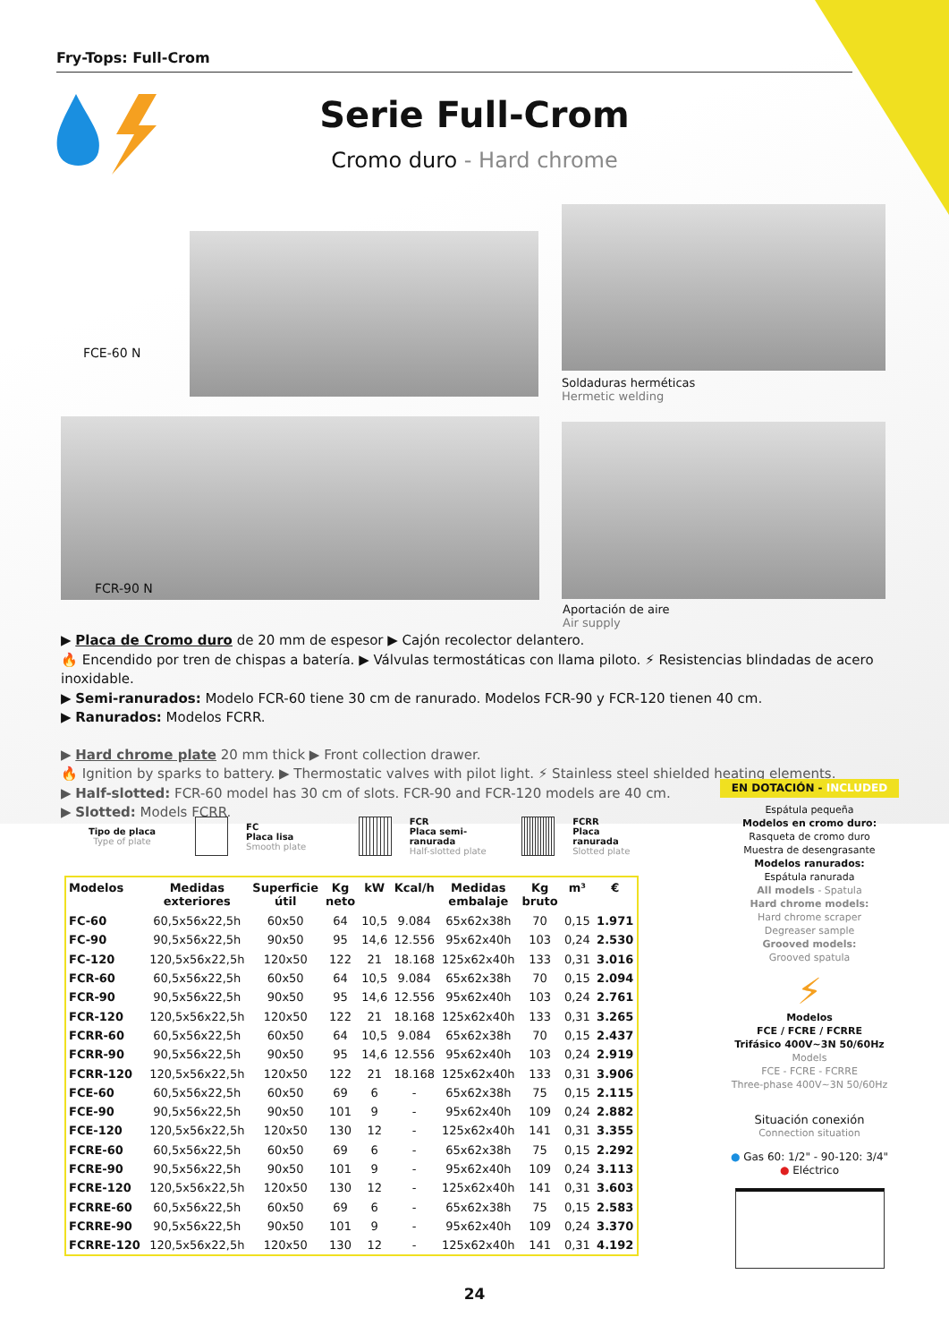Fry-Tops: Full-Crom
Serie Full-Crom
Cromo duro - Hard chrome
FCE-60 N
FCR-90 N
Soldaduras herméticas
Hermetic welding
Aportación de aire
Air supply
▶ Placa de Cromo duro de 20 mm de espesor ▶ Cajón recolector delantero.
🔥 Encendido por tren de chispas a batería. ▶ Válvulas termostáticas con llama piloto. ⚡ Resistencias blindadas de acero inoxidable.
▶ Semi-ranurados: Modelo FCR-60 tiene 30 cm de ranurado. Modelos FCR-90 y FCR-120 tienen 40 cm.
▶ Ranurados: Modelos FCRR.
▶ Hard chrome plate 20 mm thick ▶ Front collection drawer.
🔥 Ignition by sparks to battery. ▶ Thermostatic valves with pilot light. ⚡ Stainless steel shielded heating elements.
▶ Half-slotted: FCR-60 model has 30 cm of slots. FCR-90 and FCR-120 models are 40 cm.
▶ Slotted: Models FCRR.
Tipo de placa
Type of plate
FC
Placa lisa
Smooth plate
FCR
Placa semi-ranurada
Half-slotted plate
FCRR
Placa ranurada
Slotted plate
| Modelos | Medidas exteriores | Superficie útil | Kg neto | kW | Kcal/h | Medidas embalaje | Kg bruto | m³ | € |
| --- | --- | --- | --- | --- | --- | --- | --- | --- | --- |
| FC-60 | 60,5x56x22,5h | 60x50 | 64 | 10,5 | 9.084 | 65x62x38h | 70 | 0,15 | 1.971 |
| FC-90 | 90,5x56x22,5h | 90x50 | 95 | 14,6 | 12.556 | 95x62x40h | 103 | 0,24 | 2.530 |
| FC-120 | 120,5x56x22,5h | 120x50 | 122 | 21 | 18.168 | 125x62x40h | 133 | 0,31 | 3.016 |
| FCR-60 | 60,5x56x22,5h | 60x50 | 64 | 10,5 | 9.084 | 65x62x38h | 70 | 0,15 | 2.094 |
| FCR-90 | 90,5x56x22,5h | 90x50 | 95 | 14,6 | 12.556 | 95x62x40h | 103 | 0,24 | 2.761 |
| FCR-120 | 120,5x56x22,5h | 120x50 | 122 | 21 | 18.168 | 125x62x40h | 133 | 0,31 | 3.265 |
| FCRR-60 | 60,5x56x22,5h | 60x50 | 64 | 10,5 | 9.084 | 65x62x38h | 70 | 0,15 | 2.437 |
| FCRR-90 | 90,5x56x22,5h | 90x50 | 95 | 14,6 | 12.556 | 95x62x40h | 103 | 0,24 | 2.919 |
| FCRR-120 | 120,5x56x22,5h | 120x50 | 122 | 21 | 18.168 | 125x62x40h | 133 | 0,31 | 3.906 |
| FCE-60 | 60,5x56x22,5h | 60x50 | 69 | 6 | - | 65x62x38h | 75 | 0,15 | 2.115 |
| FCE-90 | 90,5x56x22,5h | 90x50 | 101 | 9 | - | 95x62x40h | 109 | 0,24 | 2.882 |
| FCE-120 | 120,5x56x22,5h | 120x50 | 130 | 12 | - | 125x62x40h | 141 | 0,31 | 3.355 |
| FCRE-60 | 60,5x56x22,5h | 60x50 | 69 | 6 | - | 65x62x38h | 75 | 0,15 | 2.292 |
| FCRE-90 | 90,5x56x22,5h | 90x50 | 101 | 9 | - | 95x62x40h | 109 | 0,24 | 3.113 |
| FCRE-120 | 120,5x56x22,5h | 120x50 | 130 | 12 | - | 125x62x40h | 141 | 0,31 | 3.603 |
| FCRRE-60 | 60,5x56x22,5h | 60x50 | 69 | 6 | - | 65x62x38h | 75 | 0,15 | 2.583 |
| FCRRE-90 | 90,5x56x22,5h | 90x50 | 101 | 9 | - | 95x62x40h | 109 | 0,24 | 3.370 |
| FCRRE-120 | 120,5x56x22,5h | 120x50 | 130 | 12 | - | 125x62x40h | 141 | 0,31 | 4.192 |
EN DOTACIÓN - INCLUDED
Espátula pequeña
Modelos en cromo duro:
Rasqueta de cromo duro
Muestra de desengrasante
Modelos ranurados:
Espátula ranurada
All models - Spatula
Hard chrome models:
Hard chrome scraper
Degreaser sample
Grooved models:
Grooved spatula
⚡
Modelos
FCE / FCRE / FCRRE
Trifásico 400V~3N 50/60Hz
Models
FCE - FCRE - FCRRE
Three-phase 400V~3N 50/60Hz
Situación conexión
Connection situation
● Gas 60: 1/2" - 90-120: 3/4"
● Eléctrico
24